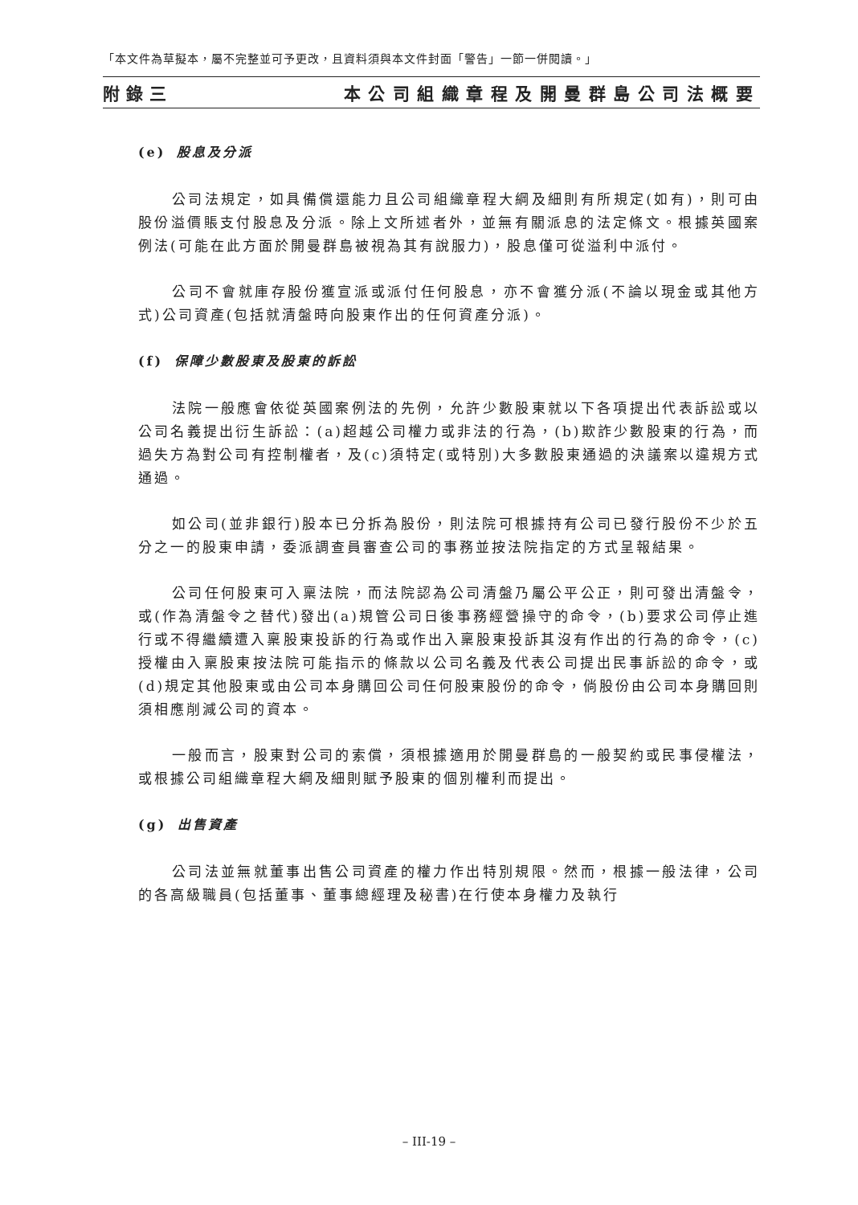「本文件為草擬本，屬不完整並可予更改，且資料須與本文件封面「警告」一節一併閱讀。」
附錄三 本公司組織章程及開曼群島公司法概要
(e) 股息及分派
公司法規定，如具備償還能力且公司組織章程大綱及細則有所規定(如有)，則可由股份溢價賬支付股息及分派。除上文所述者外，並無有關派息的法定條文。根據英國案例法(可能在此方面於開曼群島被視為其有說服力)，股息僅可從溢利中派付。
公司不會就庫存股份獲宣派或派付任何股息，亦不會獲分派(不論以現金或其他方式)公司資產(包括就清盤時向股東作出的任何資產分派)。
(f) 保障少數股東及股東的訴訟
法院一般應會依從英國案例法的先例，允許少數股東就以下各項提出代表訴訟或以公司名義提出衍生訴訟：(a)超越公司權力或非法的行為，(b)欺詐少數股東的行為，而過失方為對公司有控制權者，及(c)須特定(或特別)大多數股東通過的決議案以違規方式通過。
如公司(並非銀行)股本已分拆為股份，則法院可根據持有公司已發行股份不少於五分之一的股東申請，委派調查員審查公司的事務並按法院指定的方式呈報結果。
公司任何股東可入稟法院，而法院認為公司清盤乃屬公平公正，則可發出清盤令，或(作為清盤令之替代)發出(a)規管公司日後事務經營操守的命令，(b)要求公司停止進行或不得繼續遭入稟股東投訴的行為或作出入稟股東投訴其沒有作出的行為的命令，(c)授權由入稟股東按法院可能指示的條款以公司名義及代表公司提出民事訴訟的命令，或(d)規定其他股東或由公司本身購回公司任何股東股份的命令，倘股份由公司本身購回則須相應削減公司的資本。
一般而言，股東對公司的索償，須根據適用於開曼群島的一般契約或民事侵權法，或根據公司組織章程大綱及細則賦予股東的個別權利而提出。
(g) 出售資產
公司法並無就董事出售公司資產的權力作出特別規限。然而，根據一般法律，公司的各高級職員(包括董事、董事總經理及秘書)在行使本身權力及執行
– III-19 –